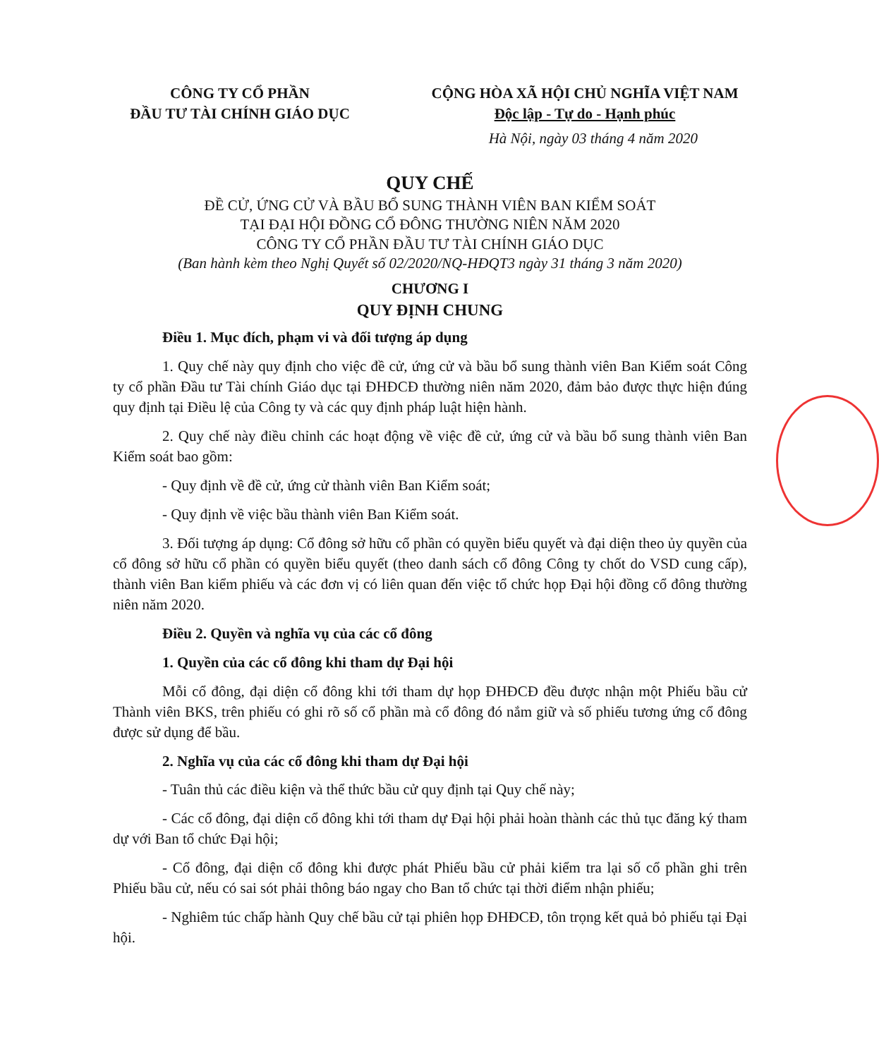CÔNG TY CỔ PHẦN
ĐẦU TƯ TÀI CHÍNH GIÁO DỤC
CỘNG HÒA XÃ HỘI CHỦ NGHĨA VIỆT NAM
Độc lập - Tự do - Hạnh phúc
Hà Nội, ngày 03 tháng 4 năm 2020
QUY CHẾ
ĐỀ CỬ, ỨNG CỬ VÀ BẦU BỔ SUNG THÀNH VIÊN BAN KIỂM SOÁT
TẠI ĐẠI HỘI ĐỒNG CỔ ĐÔNG THƯỜNG NIÊN NĂM 2020
CÔNG TY CỔ PHẦN ĐẦU TƯ TÀI CHÍNH GIÁO DỤC
(Ban hành kèm theo Nghị Quyết số 02/2020/NQ-HĐQT3 ngày 31 tháng 3 năm 2020)
CHƯƠNG I
QUY ĐỊNH CHUNG
Điều 1. Mục đích, phạm vi và đối tượng áp dụng
1. Quy chế này quy định cho việc đề cử, ứng cử và bầu bổ sung thành viên Ban Kiểm soát Công ty cổ phần Đầu tư Tài chính Giáo dục tại ĐHĐCĐ thường niên năm 2020, đảm bảo được thực hiện đúng quy định tại Điều lệ của Công ty và các quy định pháp luật hiện hành.
2. Quy chế này điều chỉnh các hoạt động về việc đề cử, ứng cử và bầu bổ sung thành viên Ban Kiểm soát bao gồm:
- Quy định về đề cử, ứng cử thành viên Ban Kiểm soát;
- Quy định về việc bầu thành viên Ban Kiểm soát.
3. Đối tượng áp dụng: Cổ đông sở hữu cổ phần có quyền biểu quyết và đại diện theo ủy quyền của cổ đông sở hữu cổ phần có quyền biểu quyết (theo danh sách cổ đông Công ty chốt do VSD cung cấp), thành viên Ban kiểm phiếu và các đơn vị có liên quan đến việc tổ chức họp Đại hội đồng cổ đông thường niên năm 2020.
Điều 2. Quyền và nghĩa vụ của các cổ đông
1. Quyền của các cổ đông khi tham dự Đại hội
Mỗi cổ đông, đại diện cổ đông khi tới tham dự họp ĐHĐCĐ đều được nhận một Phiếu bầu cử Thành viên BKS, trên phiếu có ghi rõ số cổ phần mà cổ đông đó nắm giữ và số phiếu tương ứng cổ đông được sử dụng để bầu.
2. Nghĩa vụ của các cổ đông khi tham dự Đại hội
- Tuân thủ các điều kiện và thể thức bầu cử quy định tại Quy chế này;
- Các cổ đông, đại diện cổ đông khi tới tham dự Đại hội phải hoàn thành các thủ tục đăng ký tham dự với Ban tổ chức Đại hội;
- Cổ đông, đại diện cổ đông khi được phát Phiếu bầu cử phải kiểm tra lại số cổ phần ghi trên Phiếu bầu cử, nếu có sai sót phải thông báo ngay cho Ban tổ chức tại thời điểm nhận phiếu;
- Nghiêm túc chấp hành Quy chế bầu cử tại phiên họp ĐHĐCĐ, tôn trọng kết quả bỏ phiếu tại Đại hội.